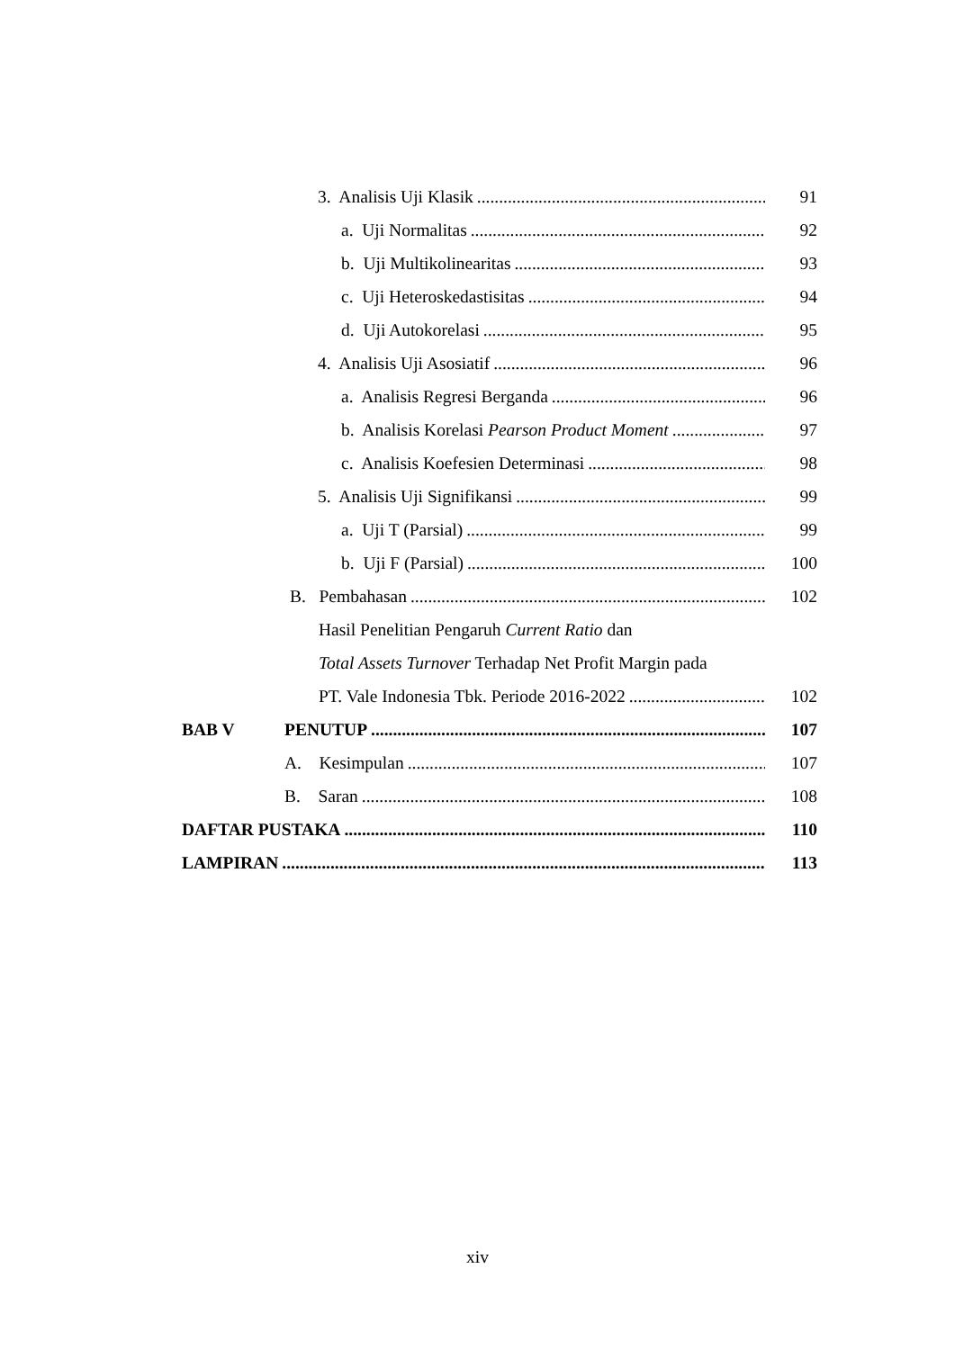3. Analisis Uji Klasik 91
a. Uji Normalitas 92
b. Uji Multikolinearitas 93
c. Uji Heteroskedastisitas 94
d. Uji Autokorelasi 95
4. Analisis Uji Asosiatif 96
a. Analisis Regresi Berganda 96
b. Analisis Korelasi Pearson Product Moment 97
c. Analisis Koefesien Determinasi 98
5. Analisis Uji Signifikansi 99
a. Uji T (Parsial) 99
b. Uji F (Parsial) 100
B. Pembahasan 102
Hasil Penelitian Pengaruh Current Ratio dan
Total Assets Turnover Terhadap Net Profit Margin pada
PT. Vale Indonesia Tbk. Periode 2016-2022 102
BAB V PENUTUP 107
A. Kesimpulan 107
B. Saran 108
DAFTAR PUSTAKA 110
LAMPIRAN 113
xiv